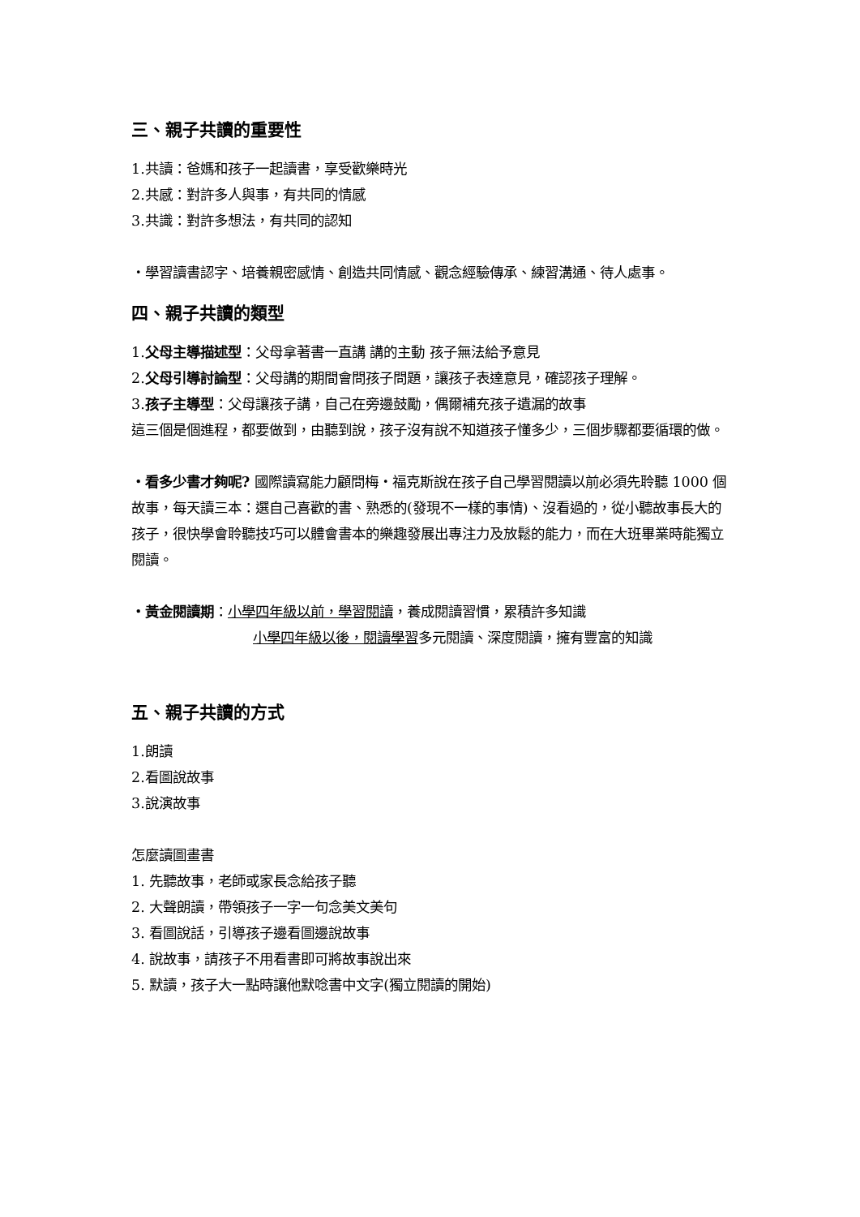三、親子共讀的重要性
1.共讀：爸媽和孩子一起讀書，享受歡樂時光
2.共感：對許多人與事，有共同的情感
3.共識：對許多想法，有共同的認知
‧學習讀書認字、培養親密感情、創造共同情感、觀念經驗傳承、練習溝通、待人處事。
四、親子共讀的類型
1.父母主導描述型：父母拿著書一直講 講的主動 孩子無法給予意見
2.父母引導討論型：父母講的期間會問孩子問題，讓孩子表達意見，確認孩子理解。
3.孩子主導型：父母讓孩子講，自己在旁邊鼓勵，偶爾補充孩子遺漏的故事
這三個是個進程，都要做到，由聽到說，孩子沒有說不知道孩子懂多少，三個步驟都要循環的做。
‧看多少書才夠呢? 國際讀寫能力顧問梅‧福克斯說在孩子自己學習閱讀以前必須先聆聽 1000 個故事，每天讀三本：選自己喜歡的書、熟悉的(發現不一樣的事情)、沒看過的，從小聽故事長大的孩子，很快學會聆聽技巧可以體會書本的樂趣發展出專注力及放鬆的能力，而在大班畢業時能獨立閱讀。
‧黃金閱讀期：小學四年級以前，學習閱讀，養成閱讀習慣，累積許多知識
小學四年級以後，閱讀學習多元閱讀、深度閱讀，擁有豐富的知識
五、親子共讀的方式
1.朗讀
2.看圖說故事
3.說演故事
怎麼讀圖畫書
1. 先聽故事，老師或家長念給孩子聽
2. 大聲朗讀，帶領孩子一字一句念美文美句
3. 看圖說話，引導孩子邊看圖邊說故事
4. 說故事，請孩子不用看書即可將故事說出來
5. 默讀，孩子大一點時讓他默唸書中文字(獨立閱讀的開始)